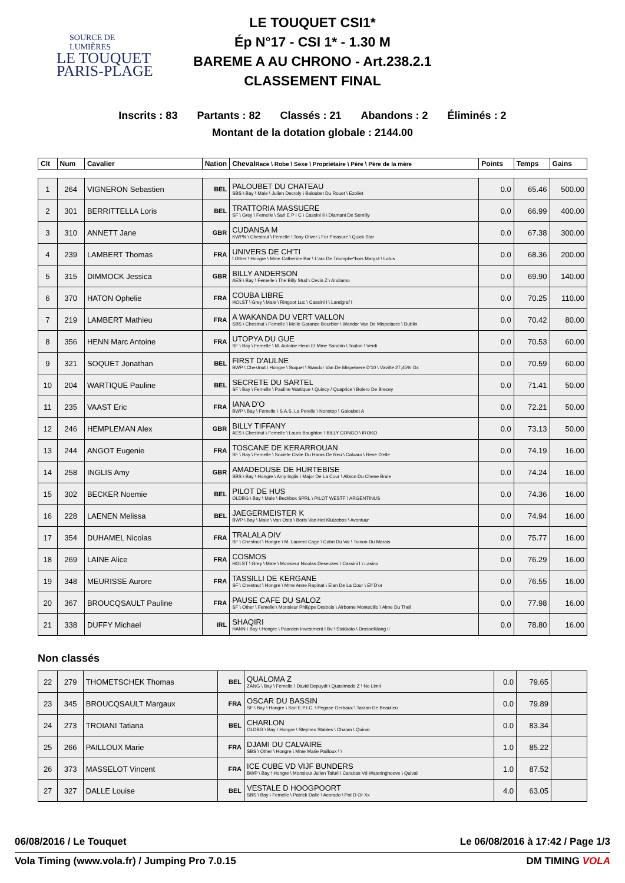SOURCE DE LUMIÈRES
LE TOUQUET
PARIS-PLAGE
LE TOUQUET CSI1*
Ép N°17 - CSI 1* - 1.30 M
BAREME A AU CHRONO - Art.238.2.1
CLASSEMENT FINAL
Inscrits : 83 Partants : 82 Classés : 21 Abandons : 2 Éliminés : 2
Montant de la dotation globale : 2144.00
| Clt | Num | Cavalier | Nation | Cheval Race \ Robe \ Sexe \ Propriétaire \ Père \ Père de la mère | Points | Temps | Gains |
| --- | --- | --- | --- | --- | --- | --- | --- |
| 1 | 264 | VIGNERON Sebastien | BEL | PALOUBET DU CHATEAU SBS \ Bay \ Male \ Julien Decroly \ Baloubet Du Rouet \ Ezoliet | 0.0 | 65.46 | 500.00 |
| 2 | 301 | BERRITTELLA Loris | BEL | TRATTORIA MASSUERE SF \ Grey \ Femelle \ Sarl E P I C \ Cassini Ii \ Diamant De Semilly | 0.0 | 66.99 | 400.00 |
| 3 | 310 | ANNETT Jane | GBR | CUDANSA M KWPN \ Chestnut \ Femelle \ Tony Oliver \ For Pleasure \ Quick Star | 0.0 | 67.38 | 300.00 |
| 4 | 239 | LAMBERT Thomas | FRA | UNIVERS DE CH'TI \ Other \ Hongre \ Mme Catherine Bar \ L'arc De Triomphe*bois Margot \ Lotus | 0.0 | 68.36 | 200.00 |
| 5 | 315 | DIMMOCK Jessica | GBR | BILLY ANDERSON AES \ Bay \ Femelle \ The Billy Stud \ Cevin Z \ Andiamo | 0.0 | 69.90 | 140.00 |
| 6 | 370 | HATON Ophelie | FRA | COUBA LIBRE HOLST \ Grey \ Male \ Ringoot Luc \ Cassini I \ Landgraf I | 0.0 | 70.25 | 110.00 |
| 7 | 219 | LAMBERT Mathieu | FRA | A WAKANDA DU VERT VALLON SBS \ Chestnut \ Femelle \ Melle Garance Bourbier \ Wandor Van De Mispelaere \ Dublin | 0.0 | 70.42 | 80.00 |
| 8 | 356 | HENN Marc Antoine | FRA | UTOPYA DU GUE SF \ Bay \ Femelle \ M. Antoine Henn Et Mme Sandrin \ Toulon \ Verdi | 0.0 | 70.53 | 60.00 |
| 9 | 321 | SOQUET Jonathan | BEL | FIRST D'AULNE BWP \ Chestnut \ Hongre \ Soquet \ Wandor Van De Mispelaere D'10 \ Vavitte 27,45% Ox | 0.0 | 70.59 | 60.00 |
| 10 | 204 | WARTIQUE Pauline | BEL | SECRETE DU SARTEL SF \ Bay \ Femelle \ Pauline Wartique \ Quincy / Quaprice \ Bolero De Brecey | 0.0 | 71.41 | 50.00 |
| 11 | 235 | VAAST Eric | FRA | IANA D'O BWP \ Bay \ Femelle \ S.A.S. La Perelle \ Nonstop \ Galoubet A | 0.0 | 72.21 | 50.00 |
| 12 | 246 | HEMPLEMAN Alex | GBR | BILLY TIFFANY AES \ Chestnut \ Femelle \ Laura Boughton \ BILLY CONGO \ IROKO | 0.0 | 73.13 | 50.00 |
| 13 | 244 | ANGOT Eugenie | FRA | TOSCANE DE KERARROUAN SF \ Bay \ Femelle \ Societe Civile Du Haras De Reu \ Calvaro \ Reve D'elle | 0.0 | 74.19 | 16.00 |
| 14 | 258 | INGLIS Amy | GBR | AMADEOUSE DE HURTEBISE SBS \ Bay \ Hongre \ Amy Inglis \ Major De La Cour \ Albion Du Chene Brule | 0.0 | 74.24 | 16.00 |
| 15 | 302 | BECKER Noemie | BEL | PILOT DE HUS OLDBG \ Bay \ Male \ Beckbox SPRL \ PILOT WESTF \ ARGENTINUS | 0.0 | 74.36 | 16.00 |
| 16 | 228 | LAENEN Melissa | BEL | JAEGERMEISTER K BWP \ Bay \ Male \ Van Osta \ Boris Van Het Kluizebos \ Avontuur | 0.0 | 74.94 | 16.00 |
| 17 | 354 | DUHAMEL Nicolas | FRA | TRALALA DIV SF \ Chestnut \ Hongre \ M. Laurent Cage \ Cabri Du Val \ Toinon Du Marais | 0.0 | 75.77 | 16.00 |
| 18 | 269 | LAINE Alice | FRA | COSMOS HOLST \ Grey \ Male \ Monsieur Nicolas Deseuzes \ Cassini I \ Lasino | 0.0 | 76.29 | 16.00 |
| 19 | 348 | MEURISSE Aurore | FRA | TASSILLI DE KERGANE SF \ Chestnut \ Hongre \ Mme Anne Rapinat \ Elan De La Cour \ Elf D'or | 0.0 | 76.55 | 16.00 |
| 20 | 367 | BROUCQSAULT Pauline | FRA | PAUSE CAFE DU SALOZ SF \ Other \ Femelle \ Monsieur Philippe Desbois \ Airborne Montecillo \ Alme Du Theil | 0.0 | 77.98 | 16.00 |
| 21 | 338 | DUFFY Michael | IRL | SHAQIRI HANN \ Bay \ Hongre \ Paarden Investment I Bv \ Stakkato \ Drosselklang Ii | 0.0 | 78.80 | 16.00 |
Non classés
| 22 | 279 | THOMETSCHEK Thomas | BEL | QUALOMA Z ZANG \ Bay \ Femelle \ David Depuydt \ Quasimodo Z \ No Limit | 0.0 | 79.65 | |
| 23 | 345 | BROUCQSAULT Margaux | FRA | OSCAR DU BASSIN SF \ Bay \ Hongre \ Sarl E.P.I.C. \ Pegase Gerbaux \ Tarzan De Beaulieu | 0.0 | 79.89 | |
| 24 | 273 | TROIANI Tatiana | BEL | CHARLON OLDBG \ Bay \ Hongre \ Stephex Stables \ Chalan \ Quinar | 0.0 | 83.34 | |
| 25 | 266 | PAILLOUX Marie | FRA | DJAMI DU CALVAIRE SBS \ Other \ Hongre \ Mme Marie Pailloux \ \ | 1.0 | 85.22 | |
| 26 | 373 | MASSELOT Vincent | FRA | ICE CUBE VD VIJF BUNDERS BWP \ Bay \ Hongre \ Monsieur Julien Tafuri \ Carabas Vd Wateringhoeve \ Quival | 1.0 | 87.52 | |
| 27 | 327 | DALLE Louise | BEL | VESTALE D HOOGPOORT SBS \ Bay \ Femelle \ Patrick Dalle \ Acorado \ Pot D Or Xx | 4.0 | 63.05 | |
06/08/2016 / Le Touquet Le 06/08/2016 à 17:42 / Page 1/3
Vola Timing (www.vola.fr) / Jumping Pro 7.0.15 DM TIMING VOLA